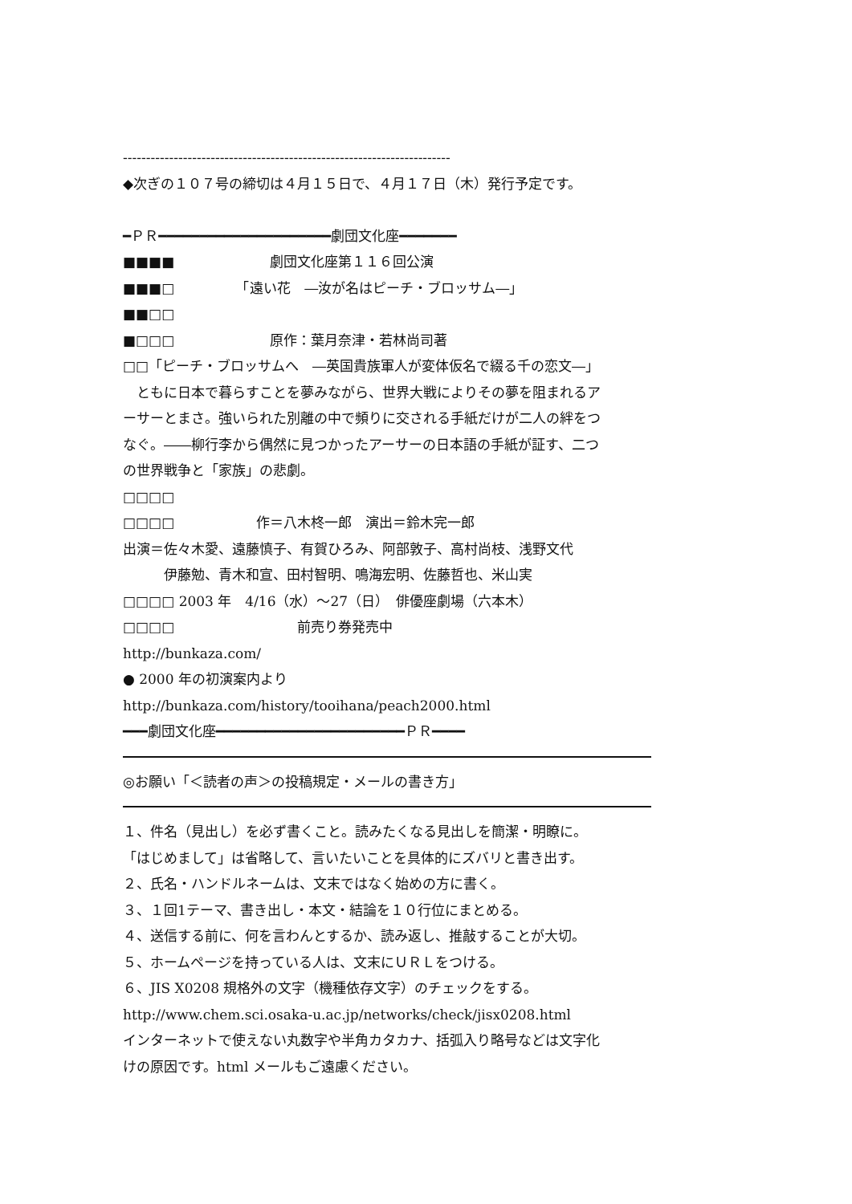-----------------------------------------------------------------------
◆次ぎの１０７号の締切は４月１５日で、４月１７日（木）発行予定です。
━ＰＲ━━━━━━━━━━━━━━━━━━━━━劇団文化座━━━━━━━
■■■■　　　　　　　劇団文化座第１１６回公演
■■■□　　　　　「遠い花　―汝が名はピーチ・ブロッサム―」
■■□□
■□□□　　　　　　　原作：葉月奈津・若林尚司著
□□「ピーチ・ブロッサムへ　―英国貴族軍人が変体仮名で綴る千の恋文―」
　ともに日本で暮らすことを夢みながら、世界大戦によりその夢を阻まれるア
ーサーとまさ。強いられた別離の中で頻りに交される手紙だけが二人の絆をつ
なぐ。――柳行李から偶然に見つかったアーサーの日本語の手紙が証す、二つ
の世界戦争と「家族」の悲劇。
□□□□
□□□□　　　　　　作＝八木柊一郎　演出＝鈴木完一郎
出演＝佐々木愛、遠藤慎子、有賀ひろみ、阿部敦子、高村尚枝、浅野文代
　　　伊藤勉、青木和宣、田村智明、鳴海宏明、佐藤哲也、米山実
□□□□ 2003 年　4/16（水）～27（日）　俳優座劇場（六本木）
□□□□　　　　　　　　　前売り券発売中
http://bunkaza.com/
● 2000 年の初演案内より
http://bunkaza.com/history/tooihana/peach2000.html
━━━劇団文化座━━━━━━━━━━━━━━━━━━━━━━━ＰＲ━━━━
◎お願い「＜読者の声＞の投稿規定・メールの書き方」
１、件名（見出し）を必ず書くこと。読みたくなる見出しを簡潔・明瞭に。
「はじめまして」は省略して、言いたいことを具体的にズバリと書き出す。
２、氏名・ハンドルネームは、文末ではなく始めの方に書く。
３、１回1テーマ、書き出し・本文・結論を１０行位にまとめる。
４、送信する前に、何を言わんとするか、読み返し、推敲することが大切。
５、ホームページを持っている人は、文末にＵＲＬをつける。
６、JIS X0208 規格外の文字（機種依存文字）のチェックをする。
http://www.chem.sci.osaka-u.ac.jp/networks/check/jisx0208.html
インターネットで使えない丸数字や半角カタカナ、括弧入り略号などは文字化
けの原因です。html メールもご遠慮ください。